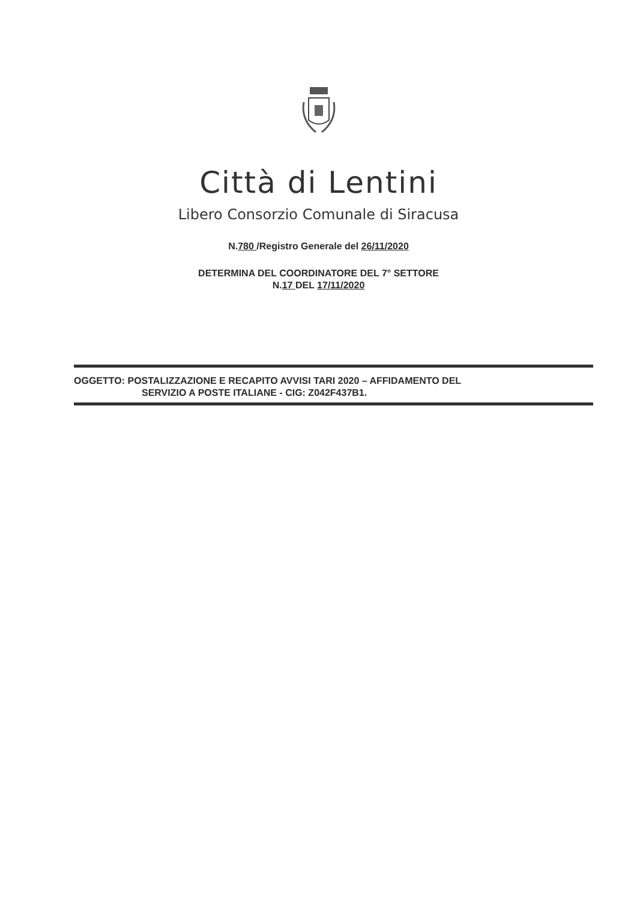Città di Lentini
Libero Consorzio Comunale di Siracusa
N.780 /Registro Generale del 26/11/2020
DETERMINA DEL COORDINATORE DEL 7° SETTORE
N.17 DEL 17/11/2020
OGGETTO: POSTALIZZAZIONE E RECAPITO AVVISI TARI 2020 – AFFIDAMENTO DEL
SERVIZIO A POSTE ITALIANE - CIG: Z042F437B1.